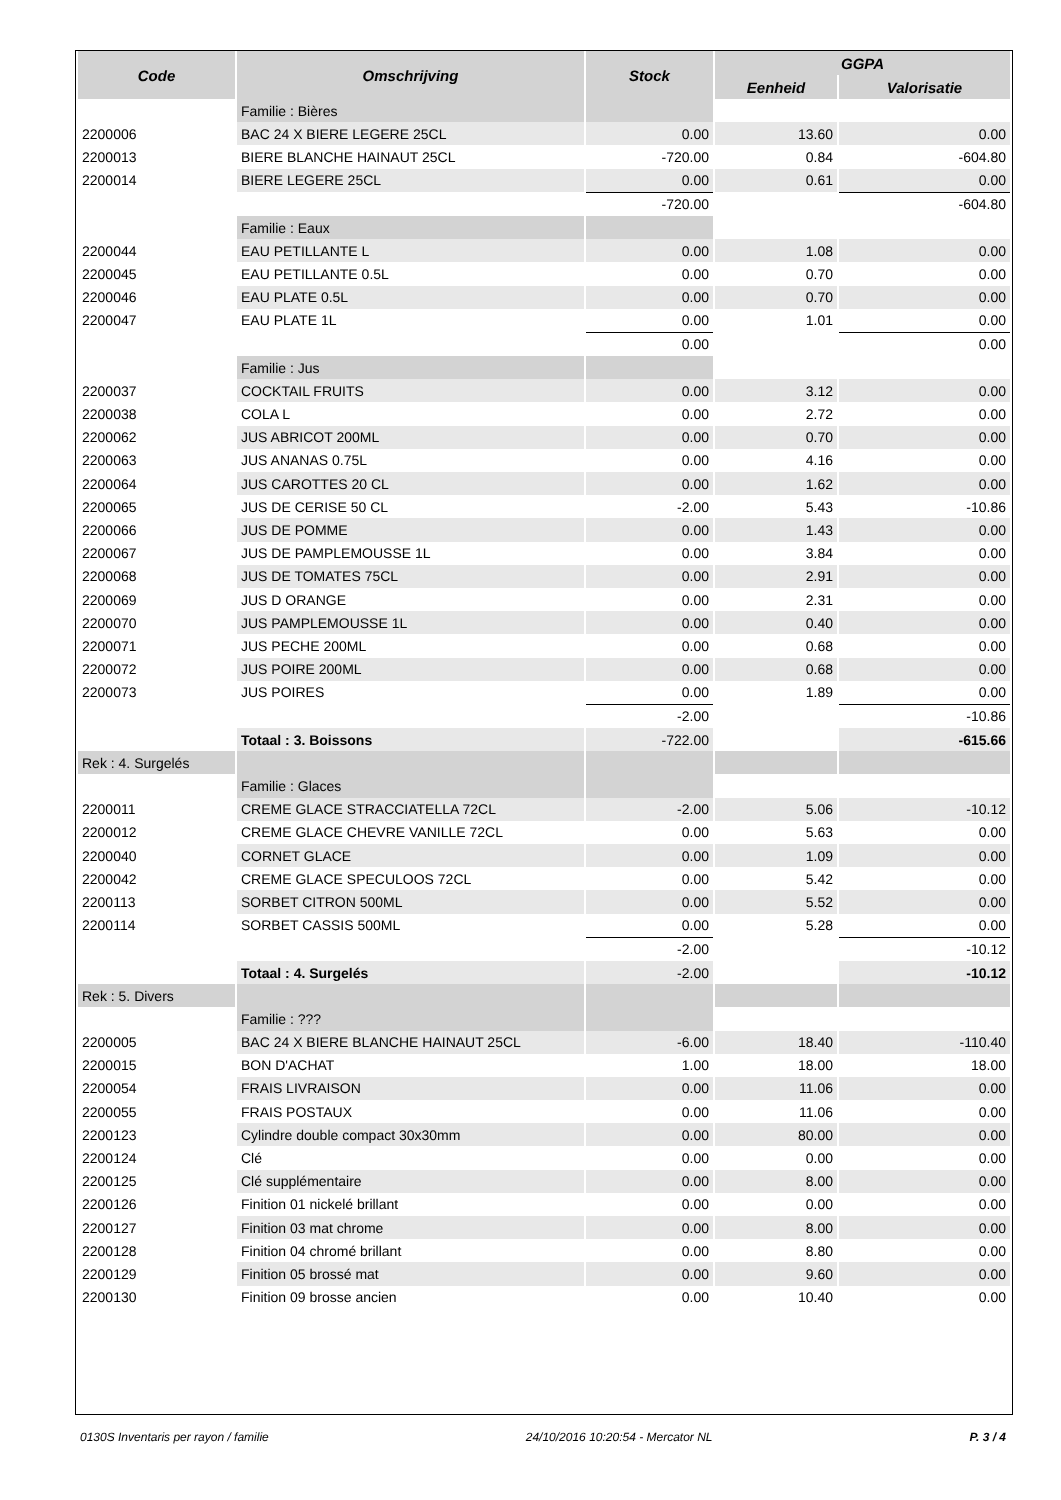| Code | Omschrijving | Stock | GGPA | |
| --- | --- | --- | --- | --- |
| | | | Eenheid | Valorisatie |
| | Familie : Bières | | | |
| 2200006 | BAC 24 X BIERE LEGERE 25CL | 0.00 | 13.60 | 0.00 |
| 2200013 | BIERE BLANCHE HAINAUT 25CL | -720.00 | 0.84 | -604.80 |
| 2200014 | BIERE LEGERE 25CL | 0.00 | 0.61 | 0.00 |
| | | -720.00 | | -604.80 |
| | Familie : Eaux | | | |
| 2200044 | EAU PETILLANTE L | 0.00 | 1.08 | 0.00 |
| 2200045 | EAU PETILLANTE 0.5L | 0.00 | 0.70 | 0.00 |
| 2200046 | EAU PLATE 0.5L | 0.00 | 0.70 | 0.00 |
| 2200047 | EAU PLATE 1L | 0.00 | 1.01 | 0.00 |
| | | 0.00 | | 0.00 |
| | Familie : Jus | | | |
| 2200037 | COCKTAIL FRUITS | 0.00 | 3.12 | 0.00 |
| 2200038 | COLA L | 0.00 | 2.72 | 0.00 |
| 2200062 | JUS ABRICOT 200ML | 0.00 | 0.70 | 0.00 |
| 2200063 | JUS ANANAS 0.75L | 0.00 | 4.16 | 0.00 |
| 2200064 | JUS CAROTTES 20 CL | 0.00 | 1.62 | 0.00 |
| 2200065 | JUS DE CERISE 50 CL | -2.00 | 5.43 | -10.86 |
| 2200066 | JUS DE POMME | 0.00 | 1.43 | 0.00 |
| 2200067 | JUS DE PAMPLEMOUSSE 1L | 0.00 | 3.84 | 0.00 |
| 2200068 | JUS DE TOMATES 75CL | 0.00 | 2.91 | 0.00 |
| 2200069 | JUS D ORANGE | 0.00 | 2.31 | 0.00 |
| 2200070 | JUS PAMPLEMOUSSE 1L | 0.00 | 0.40 | 0.00 |
| 2200071 | JUS PECHE 200ML | 0.00 | 0.68 | 0.00 |
| 2200072 | JUS POIRE 200ML | 0.00 | 0.68 | 0.00 |
| 2200073 | JUS POIRES | 0.00 | 1.89 | 0.00 |
| | | -2.00 | | -10.86 |
| | Totaal : 3. Boissons | -722.00 | | -615.66 |
| Rek : 4. Surgelés | | | | |
| | Familie : Glaces | | | |
| 2200011 | CREME GLACE STRACCIATELLA 72CL | -2.00 | 5.06 | -10.12 |
| 2200012 | CREME GLACE CHEVRE VANILLE 72CL | 0.00 | 5.63 | 0.00 |
| 2200040 | CORNET GLACE | 0.00 | 1.09 | 0.00 |
| 2200042 | CREME GLACE SPECULOOS 72CL | 0.00 | 5.42 | 0.00 |
| 2200113 | SORBET CITRON 500ML | 0.00 | 5.52 | 0.00 |
| 2200114 | SORBET CASSIS 500ML | 0.00 | 5.28 | 0.00 |
| | | -2.00 | | -10.12 |
| | Totaal : 4. Surgelés | -2.00 | | -10.12 |
| Rek : 5. Divers | | | | |
| | Familie : ??? | | | |
| 2200005 | BAC 24 X BIERE BLANCHE HAINAUT 25CL | -6.00 | 18.40 | -110.40 |
| 2200015 | BON D'ACHAT | 1.00 | 18.00 | 18.00 |
| 2200054 | FRAIS LIVRAISON | 0.00 | 11.06 | 0.00 |
| 2200055 | FRAIS POSTAUX | 0.00 | 11.06 | 0.00 |
| 2200123 | Cylindre double compact 30x30mm | 0.00 | 80.00 | 0.00 |
| 2200124 | Clé | 0.00 | 0.00 | 0.00 |
| 2200125 | Clé supplémentaire | 0.00 | 8.00 | 0.00 |
| 2200126 | Finition 01 nickelé brillant | 0.00 | 0.00 | 0.00 |
| 2200127 | Finition 03 mat chrome | 0.00 | 8.00 | 0.00 |
| 2200128 | Finition 04 chromé brillant | 0.00 | 8.80 | 0.00 |
| 2200129 | Finition 05 brossé mat | 0.00 | 9.60 | 0.00 |
| 2200130 | Finition 09 brosse ancien | 0.00 | 10.40 | 0.00 |
0130S Inventaris per rayon / familie 24/10/2016 10:20:54 - Mercator NL P. 3 / 4